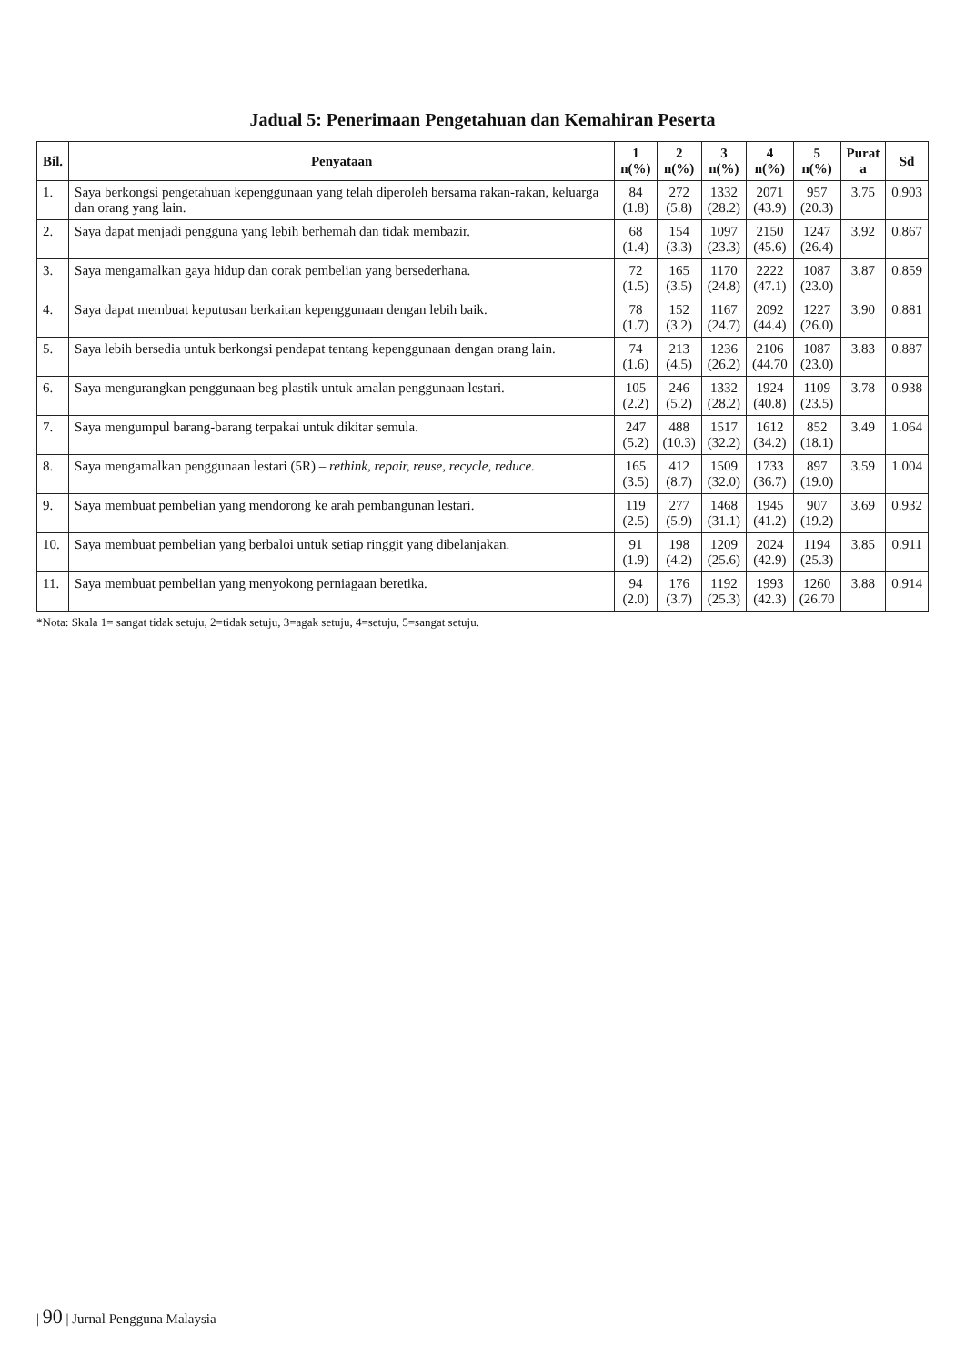Jadual 5: Penerimaan Pengetahuan dan Kemahiran Peserta
| Bil. | Penyataan | 1 n(%) | 2 n(%) | 3 n(%) | 4 n(%) | 5 n(%) | Purat a | Sd |
| --- | --- | --- | --- | --- | --- | --- | --- | --- |
| 1. | Saya berkongsi pengetahuan kepenggunaan yang telah diperoleh bersama rakan-rakan, keluarga dan orang yang lain. | 84 (1.8) | 272 (5.8) | 1332 (28.2) | 2071 (43.9) | 957 (20.3) | 3.75 | 0.903 |
| 2. | Saya dapat menjadi pengguna yang lebih berhemah dan tidak membazir. | 68 (1.4) | 154 (3.3) | 1097 (23.3) | 2150 (45.6) | 1247 (26.4) | 3.92 | 0.867 |
| 3. | Saya mengamalkan gaya hidup dan corak pembelian yang bersederhana. | 72 (1.5) | 165 (3.5) | 1170 (24.8) | 2222 (47.1) | 1087 (23.0) | 3.87 | 0.859 |
| 4. | Saya dapat membuat keputusan berkaitan kepenggunaan dengan lebih baik. | 78 (1.7) | 152 (3.2) | 1167 (24.7) | 2092 (44.4) | 1227 (26.0) | 3.90 | 0.881 |
| 5. | Saya lebih bersedia untuk berkongsi pendapat tentang kepenggunaan dengan orang lain. | 74 (1.6) | 213 (4.5) | 1236 (26.2) | 2106 (44.70 | 1087 (23.0) | 3.83 | 0.887 |
| 6. | Saya mengurangkan penggunaan beg plastik untuk amalan penggunaan lestari. | 105 (2.2) | 246 (5.2) | 1332 (28.2) | 1924 (40.8) | 1109 (23.5) | 3.78 | 0.938 |
| 7. | Saya mengumpul barang-barang terpakai untuk dikitar semula. | 247 (5.2) | 488 (10.3) | 1517 (32.2) | 1612 (34.2) | 852 (18.1) | 3.49 | 1.064 |
| 8. | Saya mengamalkan penggunaan lestari (5R) – rethink, repair, reuse, recycle, reduce. | 165 (3.5) | 412 (8.7) | 1509 (32.0) | 1733 (36.7) | 897 (19.0) | 3.59 | 1.004 |
| 9. | Saya membuat pembelian yang mendorong ke arah pembangunan lestari. | 119 (2.5) | 277 (5.9) | 1468 (31.1) | 1945 (41.2) | 907 (19.2) | 3.69 | 0.932 |
| 10. | Saya membuat pembelian yang berbaloi untuk setiap ringgit yang dibelanjakan. | 91 (1.9) | 198 (4.2) | 1209 (25.6) | 2024 (42.9) | 1194 (25.3) | 3.85 | 0.911 |
| 11. | Saya membuat pembelian yang menyokong perniagaan beretika. | 94 (2.0) | 176 (3.7) | 1192 (25.3) | 1993 (42.3) | 1260 (26.70 | 3.88 | 0.914 |
*Nota: Skala 1= sangat tidak setuju, 2=tidak setuju, 3=agak setuju, 4=setuju, 5=sangat setuju.
| 90 | Jurnal Pengguna Malaysia